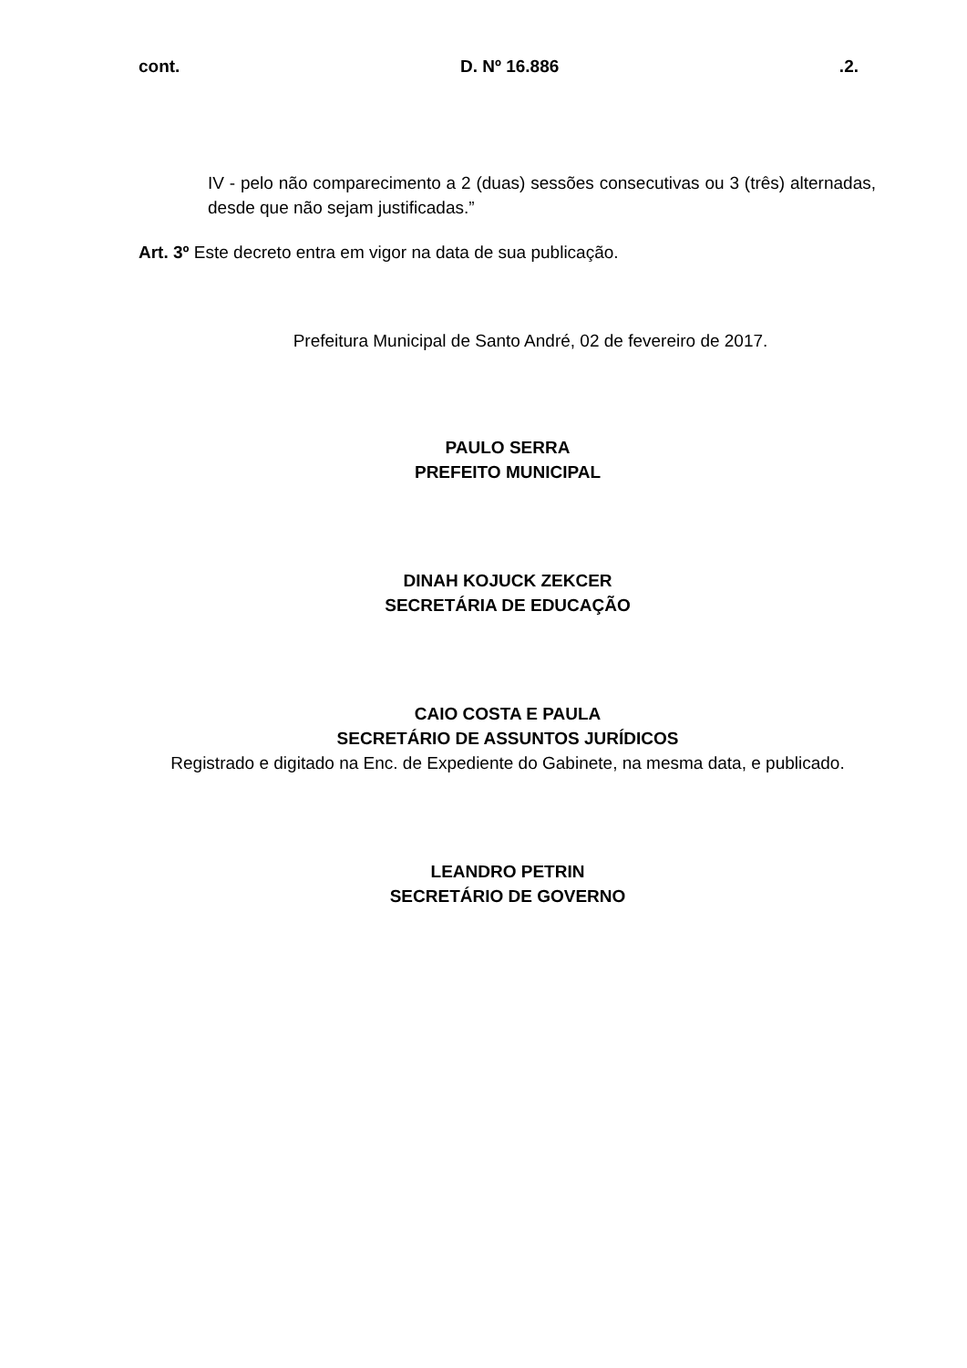cont. D. Nº 16.886 .2.
IV - pelo não comparecimento a 2 (duas) sessões consecutivas ou 3 (três) alternadas, desde que não sejam justificadas.”
Art. 3º Este decreto entra em vigor na data de sua publicação.
Prefeitura Municipal de Santo André, 02 de fevereiro de 2017.
PAULO SERRA
PREFEITO MUNICIPAL
DINAH KOJUCK ZEKCER
SECRETÁRIA DE EDUCAÇÃO
CAIO COSTA E PAULA
SECRETÁRIO DE ASSUNTOS JURÍDICOS
Registrado e digitado na Enc. de Expediente do Gabinete, na mesma data, e publicado.
LEANDRO PETRIN
SECRETÁRIO DE GOVERNO